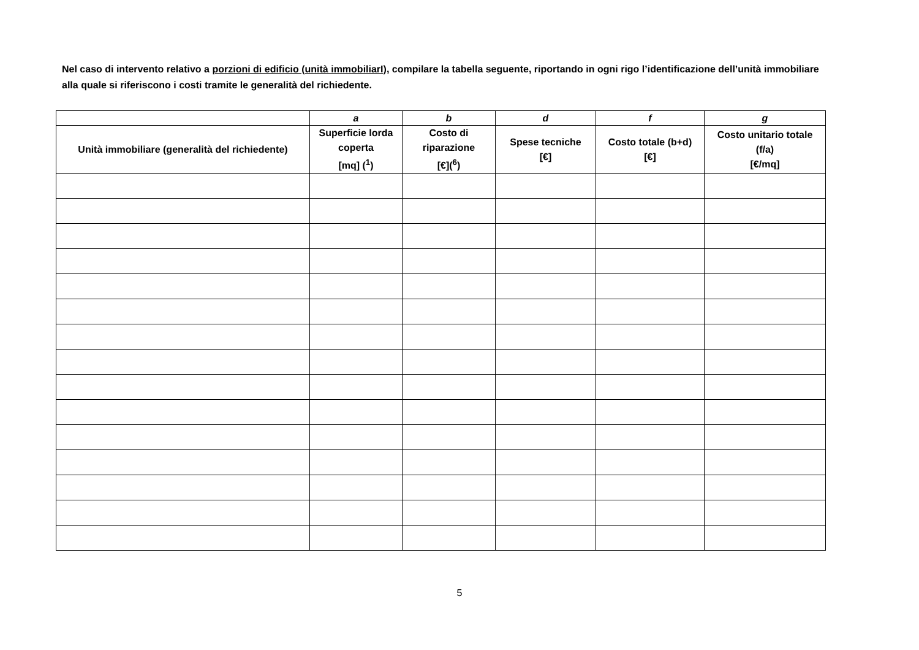Nel caso di intervento relativo a porzioni di edificio (unità immobiliarI), compilare la tabella seguente, riportando in ogni rigo l’identificazione dell’unità immobiliare alla quale si riferiscono i costi tramite le generalità del richiedente.
| | a | b | d | f | g |
| --- | --- | --- | --- | --- | --- |
| Unità immobiliare (generalità del richiedente) | Superficie lorda coperta [mq] (<sup>1</sup>) | Costo di riparazione [€](<sup>6</sup>) | Spese tecniche [€] | Costo totale (b+d) [€] | Costo unitario totale (f/a) [€/mq] |
5